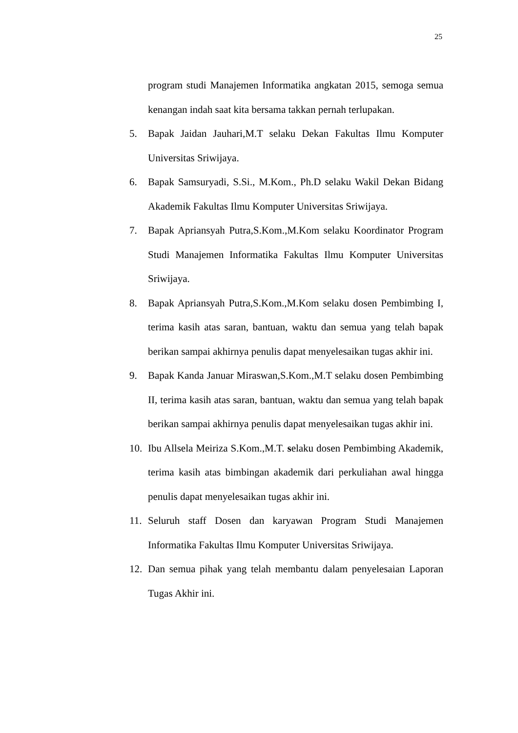25
program studi Manajemen Informatika angkatan 2015, semoga semua kenangan indah saat kita bersama takkan pernah terlupakan.
5. Bapak Jaidan Jauhari,M.T selaku Dekan Fakultas Ilmu Komputer Universitas Sriwijaya.
6. Bapak Samsuryadi, S.Si., M.Kom., Ph.D selaku Wakil Dekan Bidang Akademik Fakultas Ilmu Komputer Universitas Sriwijaya.
7. Bapak Apriansyah Putra,S.Kom.,M.Kom selaku Koordinator Program Studi Manajemen Informatika Fakultas Ilmu Komputer Universitas Sriwijaya.
8. Bapak Apriansyah Putra,S.Kom.,M.Kom selaku dosen Pembimbing I, terima kasih atas saran, bantuan, waktu dan semua yang telah bapak berikan sampai akhirnya penulis dapat menyelesaikan tugas akhir ini.
9. Bapak Kanda Januar Miraswan,S.Kom.,M.T selaku dosen Pembimbing II, terima kasih atas saran, bantuan, waktu dan semua yang telah bapak berikan sampai akhirnya penulis dapat menyelesaikan tugas akhir ini.
10. Ibu Allsela Meiriza S.Kom.,M.T. selaku dosen Pembimbing Akademik, terima kasih atas bimbingan akademik dari perkuliahan awal hingga penulis dapat menyelesaikan tugas akhir ini.
11. Seluruh staff Dosen dan karyawan Program Studi Manajemen Informatika Fakultas Ilmu Komputer Universitas Sriwijaya.
12. Dan semua pihak yang telah membantu dalam penyelesaian Laporan Tugas Akhir ini.